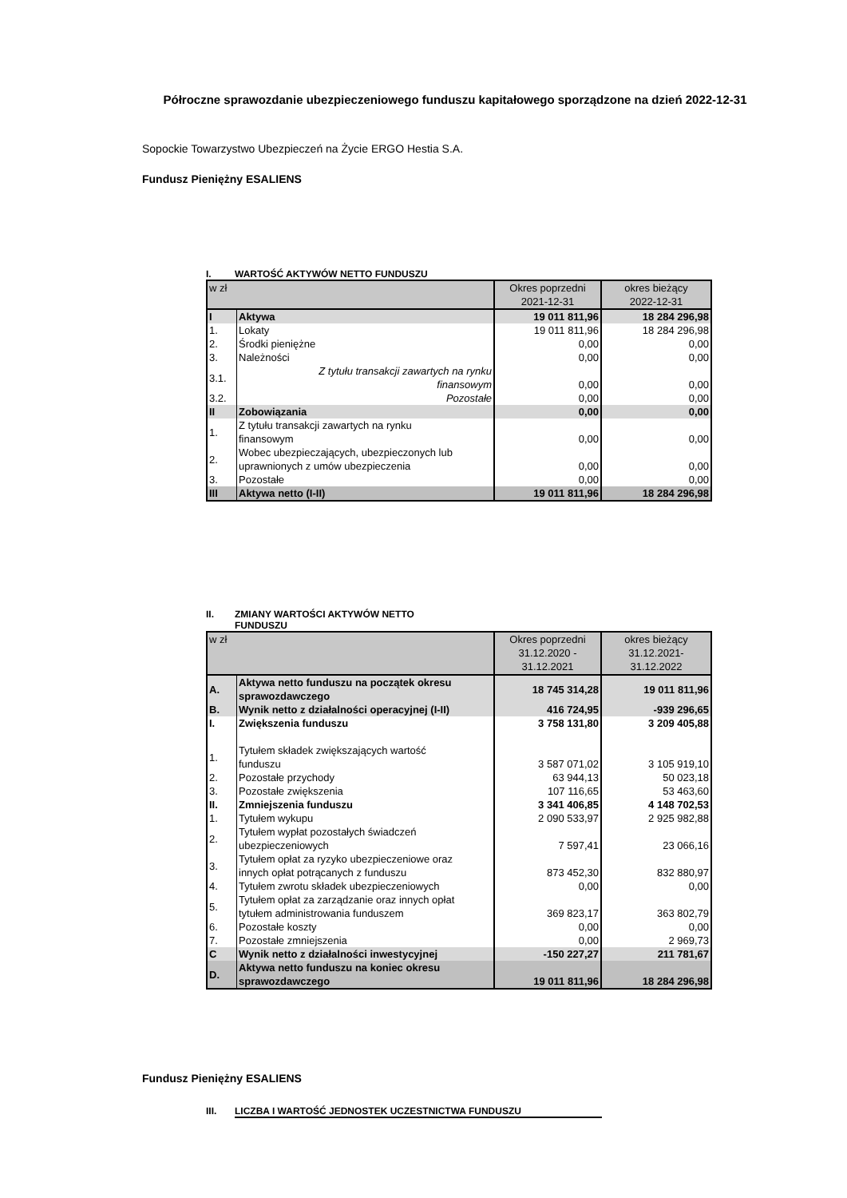Półroczne sprawozdanie ubezpieczeniowego funduszu kapitałowego sporządzone na dzień 2022-12-31
Sopockie Towarzystwo Ubezpieczeń na Życie ERGO Hestia S.A.
Fundusz Pieniężny ESALIENS
I. WARTOŚĆ AKTYWÓW NETTO FUNDUSZU
| w zł | | Okres poprzedni 2021-12-31 | okres bieżący 2022-12-31 |
| I | Aktywa | 19 011 811,96 | 18 284 296,98 |
| 1. | Lokaty | 19 011 811,96 | 18 284 296,98 |
| 2. | Środki pieniężne | 0,00 | 0,00 |
| 3. | Należności | 0,00 | 0,00 |
| 3.1. | Z tytułu transakcji zawartych na rynku finansowym | 0,00 | 0,00 |
| 3.2. | Pozostałe | 0,00 | 0,00 |
| II | Zobowiązania | 0,00 | 0,00 |
| 1. | Z tytułu transakcji zawartych na rynku finansowym | 0,00 | 0,00 |
| 2. | Wobec ubezpieczających, ubezpieczonych lub uprawnionych z umów ubezpieczenia | 0,00 | 0,00 |
| 3. | Pozostałe | 0,00 | 0,00 |
| III | Aktywa netto (I-II) | 19 011 811,96 | 18 284 296,98 |
II. ZMIANY WARTOŚCI AKTYWÓW NETTO
FUNDUSZU
| w zł | | Okres poprzedni 31.12.2020 - 31.12.2021 | okres bieżący 31.12.2021- 31.12.2022 |
| A. | Aktywa netto funduszu na początek okresu sprawozdawczego | 18 745 314,28 | 19 011 811,96 |
| B. | Wynik netto z działalności operacyjnej (I-II) | 416 724,95 | -939 296,65 |
| I. | Zwiększenia funduszu | 3 758 131,80 | 3 209 405,88 |
| 1. | Tytułem składek zwiększających wartość funduszu | 3 587 071,02 | 3 105 919,10 |
| 2. | Pozostałe przychody | 63 944,13 | 50 023,18 |
| 3. | Pozostałe zwiększenia | 107 116,65 | 53 463,60 |
| II. | Zmniejszenia funduszu | 3 341 406,85 | 4 148 702,53 |
| 1. | Tytułem wykupu | 2 090 533,97 | 2 925 982,88 |
| 2. | Tytułem wypłat pozostałych świadczeń ubezpieczeniowych | 7 597,41 | 23 066,16 |
| 3. | Tytułem opłat za ryzyko ubezpieczeniowe oraz innych opłat potrącanych z funduszu | 873 452,30 | 832 880,97 |
| 4. | Tytułem zwrotu składek ubezpieczeniowych | 0,00 | 0,00 |
| 5. | Tytułem opłat za zarządzanie oraz innych opłat tytułem administrowania funduszem | 369 823,17 | 363 802,79 |
| 6. | Pozostałe koszty | 0,00 | 0,00 |
| 7. | Pozostałe zmniejszenia | 0,00 | 2 969,73 |
| C | Wynik netto z działalności inwestycyjnej | -150 227,27 | 211 781,67 |
| D. | Aktywa netto funduszu na koniec okresu sprawozdawczego | 19 011 811,96 | 18 284 296,98 |
Fundusz Pieniężny ESALIENS
III. LICZBA I WARTOŚĆ JEDNOSTEK UCZESTNICTWA FUNDUSZU